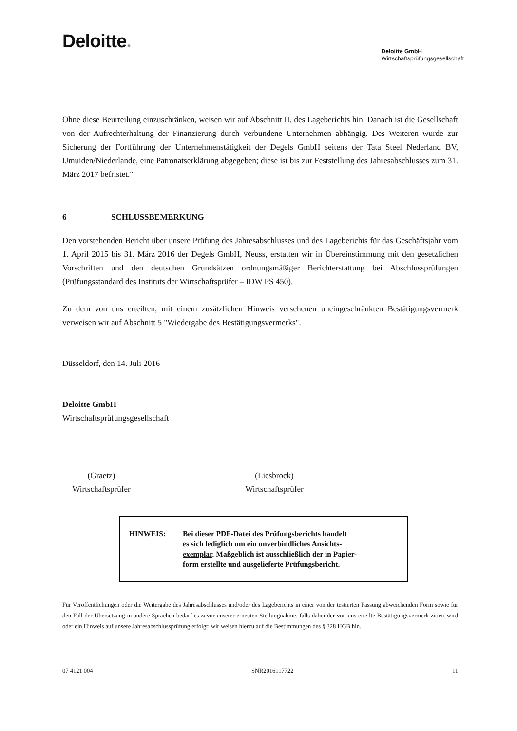Deloitte.
Deloitte GmbH
Wirtschaftsprüfungsgesellschaft
Ohne diese Beurteilung einzuschränken, weisen wir auf Abschnitt II. des Lageberichts hin. Danach ist die Gesellschaft von der Aufrechterhaltung der Finanzierung durch verbundene Unternehmen abhängig. Des Weiteren wurde zur Sicherung der Fortführung der Unternehmenstätigkeit der Degels GmbH seitens der Tata Steel Nederland BV, IJmuiden/Niederlande, eine Patronatserklärung abgegeben; diese ist bis zur Feststellung des Jahresabschlusses zum 31. März 2017 befristet."
6 SCHLUSSBEMERKUNG
Den vorstehenden Bericht über unsere Prüfung des Jahresabschlusses und des Lageberichts für das Geschäftsjahr vom 1. April 2015 bis 31. März 2016 der Degels GmbH, Neuss, erstatten wir in Übereinstimmung mit den gesetzlichen Vorschriften und den deutschen Grundsätzen ordnungsmäßiger Berichterstattung bei Abschlussprüfungen (Prüfungsstandard des Instituts der Wirtschaftsprüfer – IDW PS 450).
Zu dem von uns erteilten, mit einem zusätzlichen Hinweis versehenen uneingeschränkten Bestätigungsvermerk verweisen wir auf Abschnitt 5 "Wiedergabe des Bestätigungsvermerks".
Düsseldorf, den 14. Juli 2016
Deloitte GmbH
Wirtschaftsprüfungsgesellschaft
(Graetz)
Wirtschaftsprüfer
(Liesbrock)
Wirtschaftsprüfer
HINWEIS: Bei dieser PDF-Datei des Prüfungsberichts handelt
es sich lediglich um ein unverbindliches Ansichts-
exemplar. Maßgeblich ist ausschließlich der in Papier-
form erstellte und ausgelieferte Prüfungsbericht.
Für Veröffentlichungen oder die Weitergabe des Jahresabschlusses und/oder des Lageberichts in einer von der testierten Fassung abweichenden Form sowie für den Fall der Übersetzung in andere Sprachen bedarf es zuvor unserer erneuten Stellungnahme, falls dabei der von uns erteilte Bestätigungsvermerk zitiert wird oder ein Hinweis auf unsere Jahresabschlussprüfung erfolgt; wir weisen hierzu auf die Bestimmungen des § 328 HGB hin.
07 4121 004 SNR2016117722 11